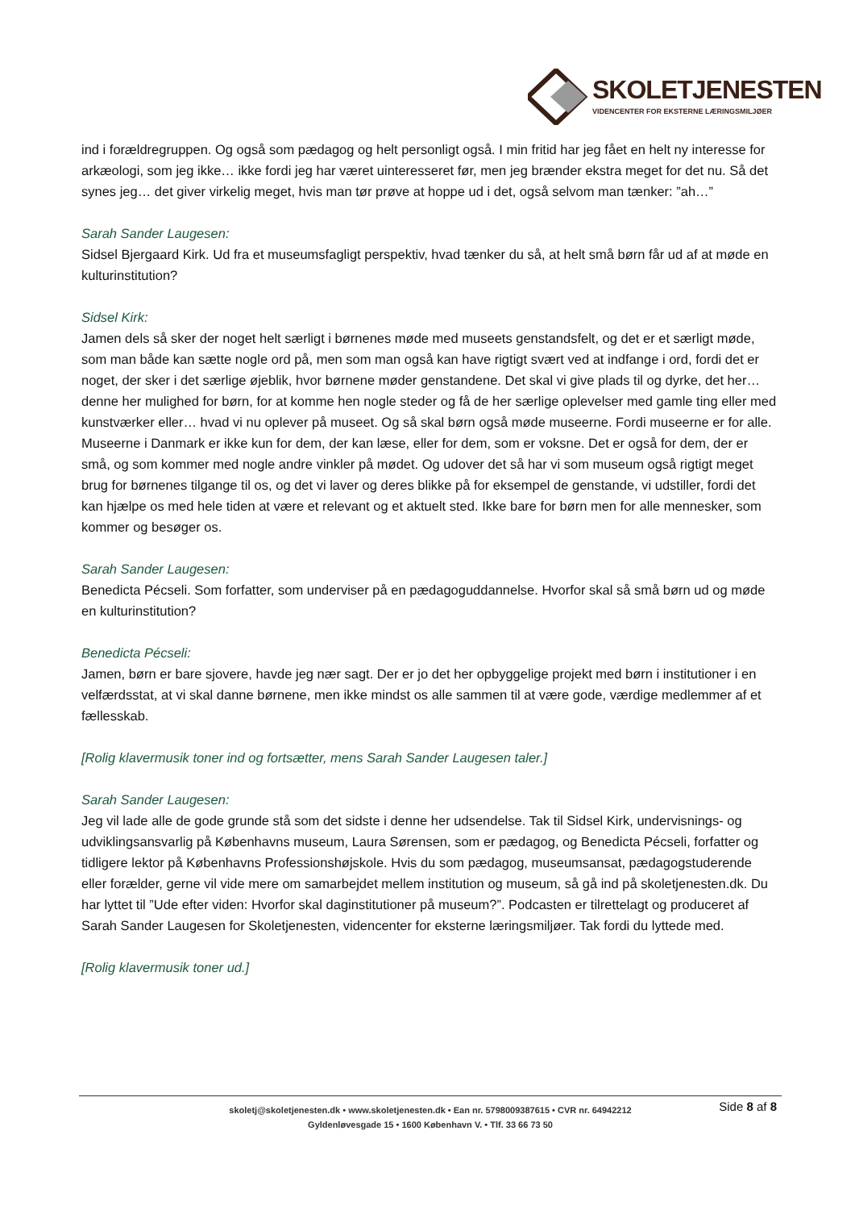SKOLETJENESTEN
VIDENCENTER FOR EKSTERNE LÆRINGSMILJØER
ind i forældregruppen. Og også som pædagog og helt personligt også. I min fritid har jeg fået en helt ny interesse for arkæologi, som jeg ikke… ikke fordi jeg har været uinteresseret før, men jeg brænder ekstra meget for det nu. Så det synes jeg… det giver virkelig meget, hvis man tør prøve at hoppe ud i det, også selvom man tænker: ”ah…”
Sarah Sander Laugesen:
Sidsel Bjergaard Kirk. Ud fra et museumsfagligt perspektiv, hvad tænker du så, at helt små børn får ud af at møde en kulturinstitution?
Sidsel Kirk:
Jamen dels så sker der noget helt særligt i børnenes møde med museets genstandsfelt, og det er et særligt møde, som man både kan sætte nogle ord på, men som man også kan have rigtigt svært ved at indfange i ord, fordi det er noget, der sker i det særlige øjeblik, hvor børnene møder genstandene. Det skal vi give plads til og dyrke, det her… denne her mulighed for børn, for at komme hen nogle steder og få de her særlige oplevelser med gamle ting eller med kunstværker eller… hvad vi nu oplever på museet. Og så skal børn også møde museerne. Fordi museerne er for alle. Museerne i Danmark er ikke kun for dem, der kan læse, eller for dem, som er voksne. Det er også for dem, der er små, og som kommer med nogle andre vinkler på mødet. Og udover det så har vi som museum også rigtigt meget brug for børnenes tilgange til os, og det vi laver og deres blikke på for eksempel de genstande, vi udstiller, fordi det kan hjælpe os med hele tiden at være et relevant og et aktuelt sted. Ikke bare for børn men for alle mennesker, som kommer og besøger os.
Sarah Sander Laugesen:
Benedicta Pécseli. Som forfatter, som underviser på en pædagoguddannelse. Hvorfor skal så små børn ud og møde en kulturinstitution?
Benedicta Pécseli:
Jamen, børn er bare sjovere, havde jeg nær sagt. Der er jo det her opbyggelige projekt med børn i institutioner i en velfærdsstat, at vi skal danne børnene, men ikke mindst os alle sammen til at være gode, værdige medlemmer af et fællesskab.
[Rolig klavermusik toner ind og fortsætter, mens Sarah Sander Laugesen taler.]
Sarah Sander Laugesen:
Jeg vil lade alle de gode grunde stå som det sidste i denne her udsendelse. Tak til Sidsel Kirk, undervisnings- og udviklingsansvarlig på Københavns museum, Laura Sørensen, som er pædagog, og Benedicta Pécseli, forfatter og tidligere lektor på Københavns Professionshøjskole. Hvis du som pædagog, museumsansat, pædagogstuderende eller forælder, gerne vil vide mere om samarbejdet mellem institution og museum, så gå ind på skoletjenesten.dk. Du har lyttet til ”Ude efter viden: Hvorfor skal daginstitutioner på museum?”. Podcasten er tilrettelagt og produceret af Sarah Sander Laugesen for Skoletjenesten, videncenter for eksterne læringsmiljøer. Tak fordi du lyttede med.
[Rolig klavermusik toner ud.]
skoletj@skoletjenesten.dk • www.skoletjenesten.dk • Ean nr. 5798009387615 • CVR nr. 64942212
Gyldenløvesgade 15 • 1600 København V. • Tlf. 33 66 73 50
Side 8 af 8